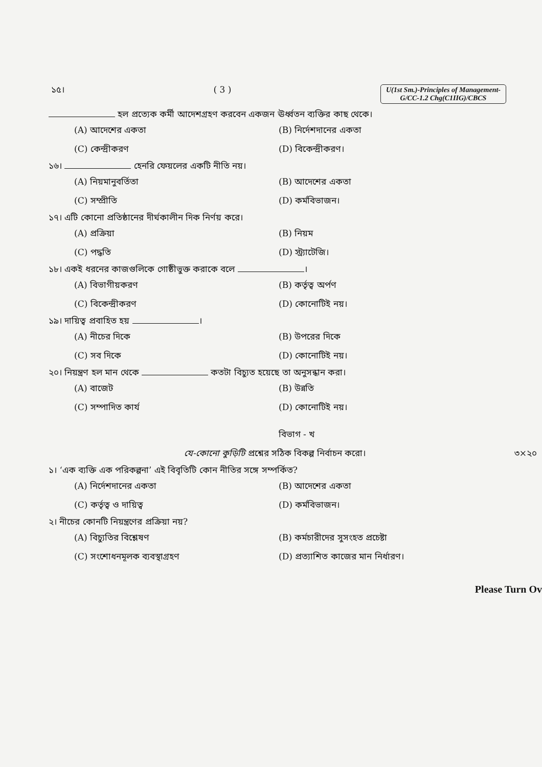১৫। ( 3 )
U(1st Sm.)-Principles of Management-
G/CC-1.2 Chg(C1IIG)/CBCS
হল প্রত্যেক কর্মী আদেশগ্রহণ করবেন একজন ঊর্ধ্বতন ব্যক্তির কাছ থেকে।
(A) আদেশের একতা (B) নির্দেশদানের একতা (C) কেন্দ্রীকরণ (D) বিকেন্দ্রীকরণ।
১৬। হেনরি ফেয়লের একটি নীতি নয়।
(A) নিয়মানুবর্তিতা (B) আদেশের একতা (C) সম্প্রীতি (D) কর্মবিভাজন।
১৭। এটি কোনো প্রতিষ্ঠানের দীর্ঘকালীন দিক নির্ণয় করে।
(A) প্রক্রিয়া (B) নিয়ম (C) পদ্ধতি (D) স্ট্র্যাটেজি।
১৮। একই ধরনের কাজগুলিকে গোষ্ঠীভুক্ত করাকে বলে ।
(A) বিভাগীয়করণ (B) কর্তৃত্ব অর্পণ (C) বিকেন্দ্রীকরণ (D) কোনোটিই নয়।
১৯। দায়িত্ব প্রবাহিত হয় ।
(A) নীচের দিকে (B) উপরের দিকে (C) সব দিকে (D) কোনোটিই নয়।
২০। নিয়ন্ত্রণ হল মান থেকে কতটা বিচ্যুত হয়েছে তা অনুসন্ধান করা।
(A) বাজেট (B) উন্নতি (C) সম্পাদিত কার্য (D) কোনোটিই নয়।
বিভাগ - খ
যে-কোনো কুড়িটি প্রশ্নের সঠিক বিকল্প নির্বাচন করো। ৩×২০
১। ‘এক ব্যক্তি এক পরিকল্পনা’ এই বিবৃতিটি কোন নীতির সঙ্গে সম্পর্কিত?
(A) নির্দেশদানের একতা (B) আদেশের একতা (C) কর্তৃত্ব ও দায়িত্ব (D) কর্মবিভাজন।
২। নীচের কোনটি নিয়ন্ত্রণের প্রক্রিয়া নয়?
(A) বিচ্যুতির বিশ্লেষণ (B) কর্মচারীদের সুসংহত প্রচেষ্টা (C) সংশোধনমূলক ব্যবস্থাগ্রহণ (D) প্রত্যাশিত কাজের মান নির্ধারণ।
Please Turn Ov